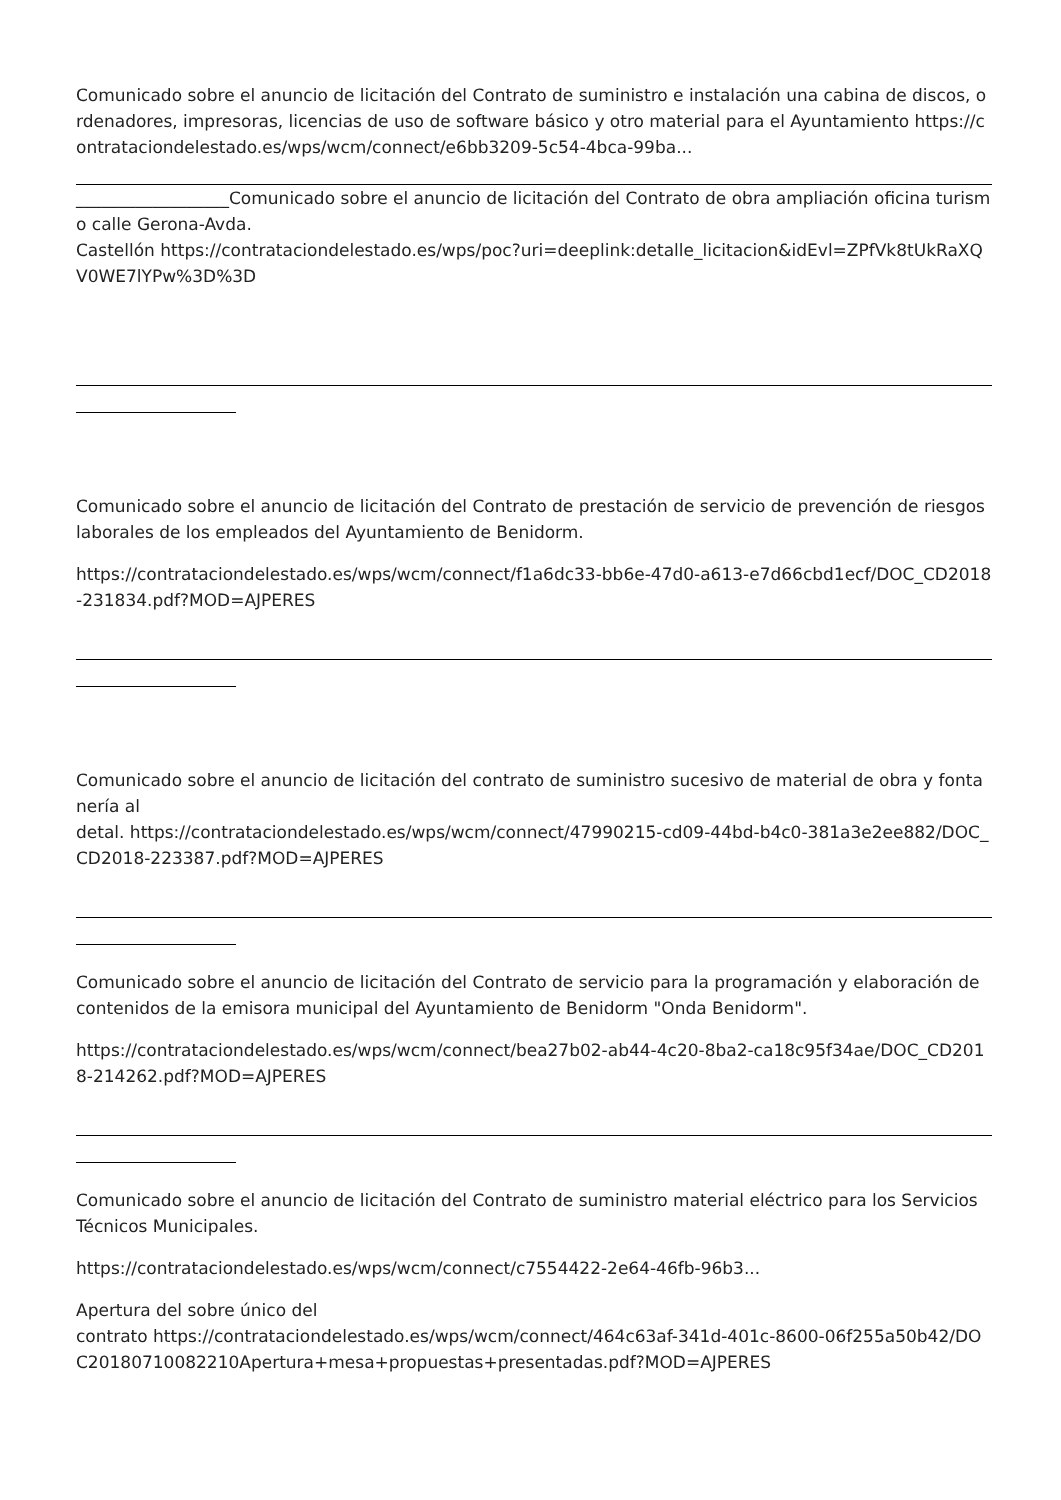Comunicado sobre el anuncio de licitación del Contrato de suministro e instalación una cabina de discos, ordenadores, impresoras, licencias de uso de software básico y otro material para el Ayuntamiento https://contrataciondelestado.es/wps/wcm/connect/e6bb3209-5c54-4bca-99ba...
__________________Comunicado sobre el anuncio de licitación del Contrato de obra ampliación oficina turismo calle Gerona-Avda.
Castellón https://contrataciondelestado.es/wps/poc?uri=deeplink:detalle_licitacion&idEvl=ZPfVk8tUkRaXQV0WE7lYPw%3D%3D
Comunicado sobre el anuncio de licitación del Contrato de prestación de servicio de prevención de riesgos laborales de los empleados del Ayuntamiento de Benidorm.
https://contrataciondelestado.es/wps/wcm/connect/f1a6dc33-bb6e-47d0-a613-e7d66cbd1ecf/DOC_CD2018-231834.pdf?MOD=AJPERES
Comunicado sobre el anuncio de licitación del contrato de suministro sucesivo de material de obra y fontanería al
detal. https://contrataciondelestado.es/wps/wcm/connect/47990215-cd09-44bd-b4c0-381a3e2ee882/DOC_CD2018-223387.pdf?MOD=AJPERES
Comunicado sobre el anuncio de licitación del Contrato de servicio para la programación y elaboración de contenidos de la emisora municipal del Ayuntamiento de Benidorm "Onda Benidorm".
https://contrataciondelestado.es/wps/wcm/connect/bea27b02-ab44-4c20-8ba2-ca18c95f34ae/DOC_CD2018-214262.pdf?MOD=AJPERES
Comunicado sobre el anuncio de licitación del Contrato de suministro material eléctrico para los Servicios Técnicos Municipales.
https://contrataciondelestado.es/wps/wcm/connect/c7554422-2e64-46fb-96b3...
Apertura del sobre único del
contrato https://contrataciondelestado.es/wps/wcm/connect/464c63af-341d-401c-8600-06f255a50b42/DOC20180710082210Apertura+mesa+propuestas+presentadas.pdf?MOD=AJPERES